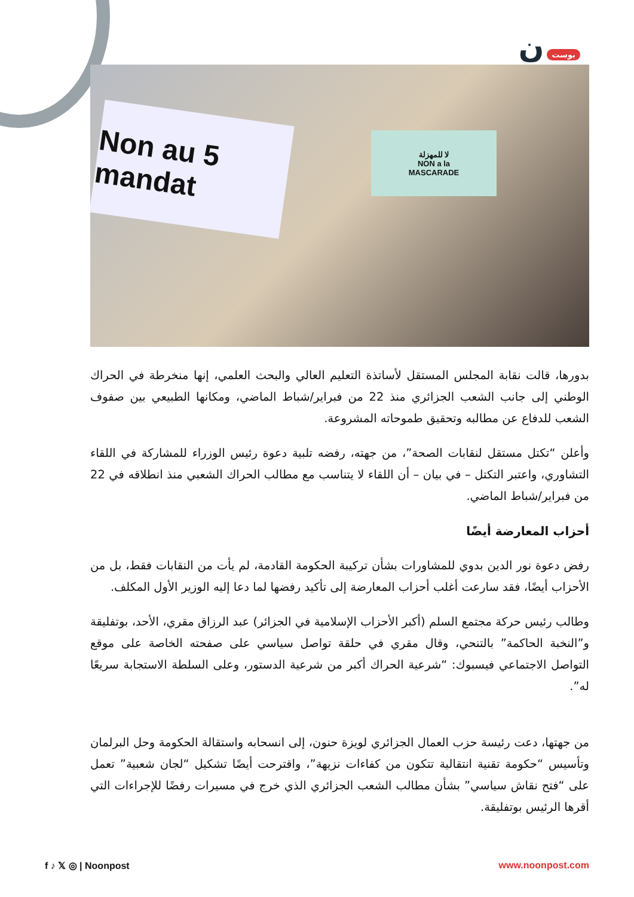بوست ن
Non au 5 mandat
لا للمهزلة
NON a la
MASCARADE
بدورها، قالت نقابة المجلس المستقل لأساتذة التعليم العالي والبحث العلمي، إنها منخرطة في الحراك الوطني إلى جانب الشعب الجزائري منذ 22 من فبراير/شباط الماضي، ومكانها الطبيعي بين صفوف الشعب للدفاع عن مطالبه وتحقيق طموحاته المشروعة.
وأعلن “تكتل مستقل لنقابات الصحة”، من جهته، رفضه تلبية دعوة رئيس الوزراء للمشاركة في اللقاء التشاوري، واعتبر التكتل – في بيان – أن اللقاء لا يتناسب مع مطالب الحراك الشعبي منذ انطلاقه في 22 من فبراير/شباط الماضي.
أحزاب المعارضة أيضًا
رفض دعوة نور الدين بدوي للمشاورات بشأن تركيبة الحكومة القادمة، لم يأت من النقابات فقط، بل من الأحزاب أيضًا، فقد سارعت أغلب أحزاب المعارضة إلى تأكيد رفضها لما دعا إليه الوزير الأول المكلف.
وطالب رئيس حركة مجتمع السلم (أكبر الأحزاب الإسلامية في الجزائر) عبد الرزاق مقري، الأحد، بوتفليقة و”النخبة الحاكمة” بالتنحي، وقال مقري في حلقة تواصل سياسي على صفحته الخاصة على موقع التواصل الاجتماعي فيسبوك: “شرعية الحراك أكبر من شرعية الدستور، وعلى السلطة الاستجابة سريعًا له”.
من جهتها، دعت رئيسة حزب العمال الجزائري لويزة حنون، إلى انسحابه واستقالة الحكومة وحل البرلمان وتأسيس “حكومة تقنية انتقالية تتكون من كفاءات نزيهة”، واقترحت أيضًا تشكيل “لجان شعبية” تعمل على “فتح نقاش سياسي” بشأن مطالب الشعب الجزائري الذي خرج في مسيرات رفضًا للإجراءات التي أقرها الرئيس بوتفليقة.
f ♪ 𝕏 ◎ | Noonpost www.noonpost.com